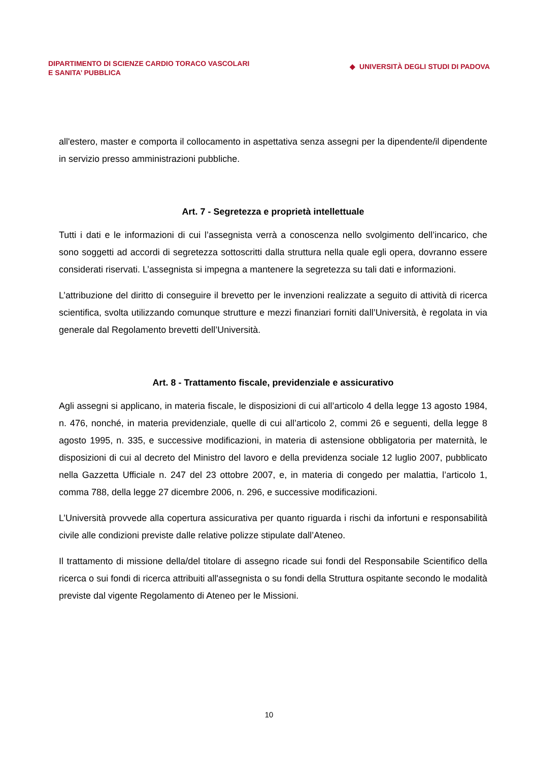DIPARTIMENTO DI SCIENZE CARDIO TORACO VASCOLARI
E SANITA’ PUBBLICA
◆ UNIVERSITÀ DEGLI STUDI DI PADOVA
all'estero, master e comporta il collocamento in aspettativa senza assegni per la dipendente/il dipendente in servizio presso amministrazioni pubbliche.
Art. 7 - Segretezza e proprietà intellettuale
Tutti i dati e le informazioni di cui l’assegnista verrà a conoscenza nello svolgimento dell’incarico, che sono soggetti ad accordi di segretezza sottoscritti dalla struttura nella quale egli opera, dovranno essere considerati riservati. L’assegnista si impegna a mantenere la segretezza su tali dati e informazioni.
L’attribuzione del diritto di conseguire il brevetto per le invenzioni realizzate a seguito di attività di ricerca scientifica, svolta utilizzando comunque strutture e mezzi finanziari forniti dall’Università, è regolata in via generale dal Regolamento brevetti dell’Università.
Art. 8 - Trattamento fiscale, previdenziale e assicurativo
Agli assegni si applicano, in materia fiscale, le disposizioni di cui all’articolo 4 della legge 13 agosto 1984, n. 476, nonché, in materia previdenziale, quelle di cui all’articolo 2, commi 26 e seguenti, della legge 8 agosto 1995, n. 335, e successive modificazioni, in materia di astensione obbligatoria per maternità, le disposizioni di cui al decreto del Ministro del lavoro e della previdenza sociale 12 luglio 2007, pubblicato nella Gazzetta Ufficiale n. 247 del 23 ottobre 2007, e, in materia di congedo per malattia, l’articolo 1, comma 788, della legge 27 dicembre 2006, n. 296, e successive modificazioni.
L’Università provvede alla copertura assicurativa per quanto riguarda i rischi da infortuni e responsabilità civile alle condizioni previste dalle relative polizze stipulate dall’Ateneo.
Il trattamento di missione della/del titolare di assegno ricade sui fondi del Responsabile Scientifico della ricerca o sui fondi di ricerca attribuiti all'assegnista o su fondi della Struttura ospitante secondo le modalità previste dal vigente Regolamento di Ateneo per le Missioni.
10